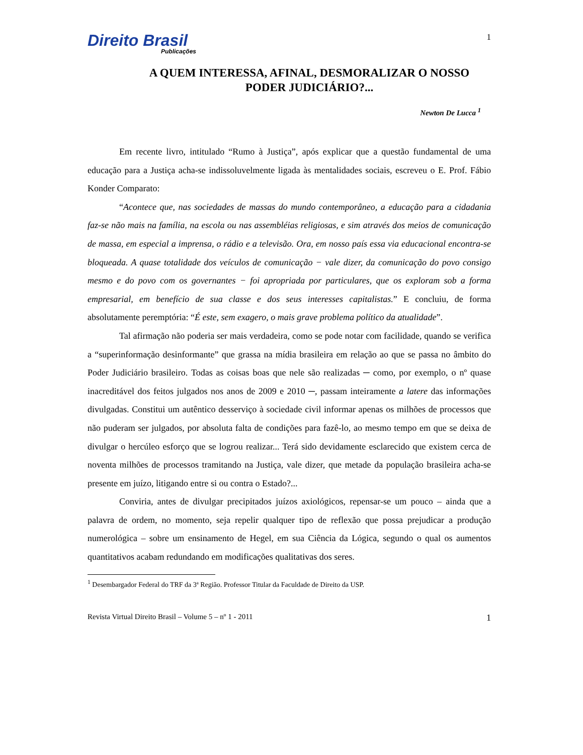Direito Brasil
Publicações
1
A QUEM INTERESSA, AFINAL, DESMORALIZAR O NOSSO PODER JUDICIÁRIO?...
Newton De Lucca <sup>1</sup>
Em recente livro, intitulado “Rumo à Justiça”, após explicar que a questão fundamental de uma educação para a Justiça acha-se indissoluvelmente ligada às mentalidades sociais, escreveu o E. Prof. Fábio Konder Comparato:
“Acontece que, nas sociedades de massas do mundo contemporâneo, a educação para a cidadania faz-se não mais na família, na escola ou nas assembléias religiosas, e sim através dos meios de comunicação de massa, em especial a imprensa, o rádio e a televisão. Ora, em nosso país essa via educacional encontra-se bloqueada. A quase totalidade dos veículos de comunicação − vale dizer, da comunicação do povo consigo mesmo e do povo com os governantes − foi apropriada por particulares, que os exploram sob a forma empresarial, em benefício de sua classe e dos seus interesses capitalistas.” E concluiu, de forma absolutamente peremptória: “É este, sem exagero, o mais grave problema político da atualidade”.
Tal afirmação não poderia ser mais verdadeira, como se pode notar com facilidade, quando se verifica a “superinformação desinformante” que grassa na mídia brasileira em relação ao que se passa no âmbito do Poder Judiciário brasileiro. Todas as coisas boas que nele são realizadas ─ como, por exemplo, o nº quase inacreditável dos feitos julgados nos anos de 2009 e 2010 ─, passam inteiramente a latere das informações divulgadas. Constitui um autêntico desserviço à sociedade civil informar apenas os milhões de processos que não puderam ser julgados, por absoluta falta de condições para fazê-lo, ao mesmo tempo em que se deixa de divulgar o hercúleo esforço que se logrou realizar... Terá sido devidamente esclarecido que existem cerca de noventa milhões de processos tramitando na Justiça, vale dizer, que metade da população brasileira acha-se presente em juízo, litigando entre si ou contra o Estado?...
Conviria, antes de divulgar precipitados juízos axiológicos, repensar-se um pouco – ainda que a palavra de ordem, no momento, seja repelir qualquer tipo de reflexão que possa prejudicar a produção numerológica – sobre um ensinamento de Hegel, em sua Ciência da Lógica, segundo o qual os aumentos quantitativos acabam redundando em modificações qualitativas dos seres.
<sup>1</sup> Desembargador Federal do TRF da 3ª Região. Professor Titular da Faculdade de Direito da USP.
Revista Virtual Direito Brasil – Volume 5 – nº 1 - 2011 1